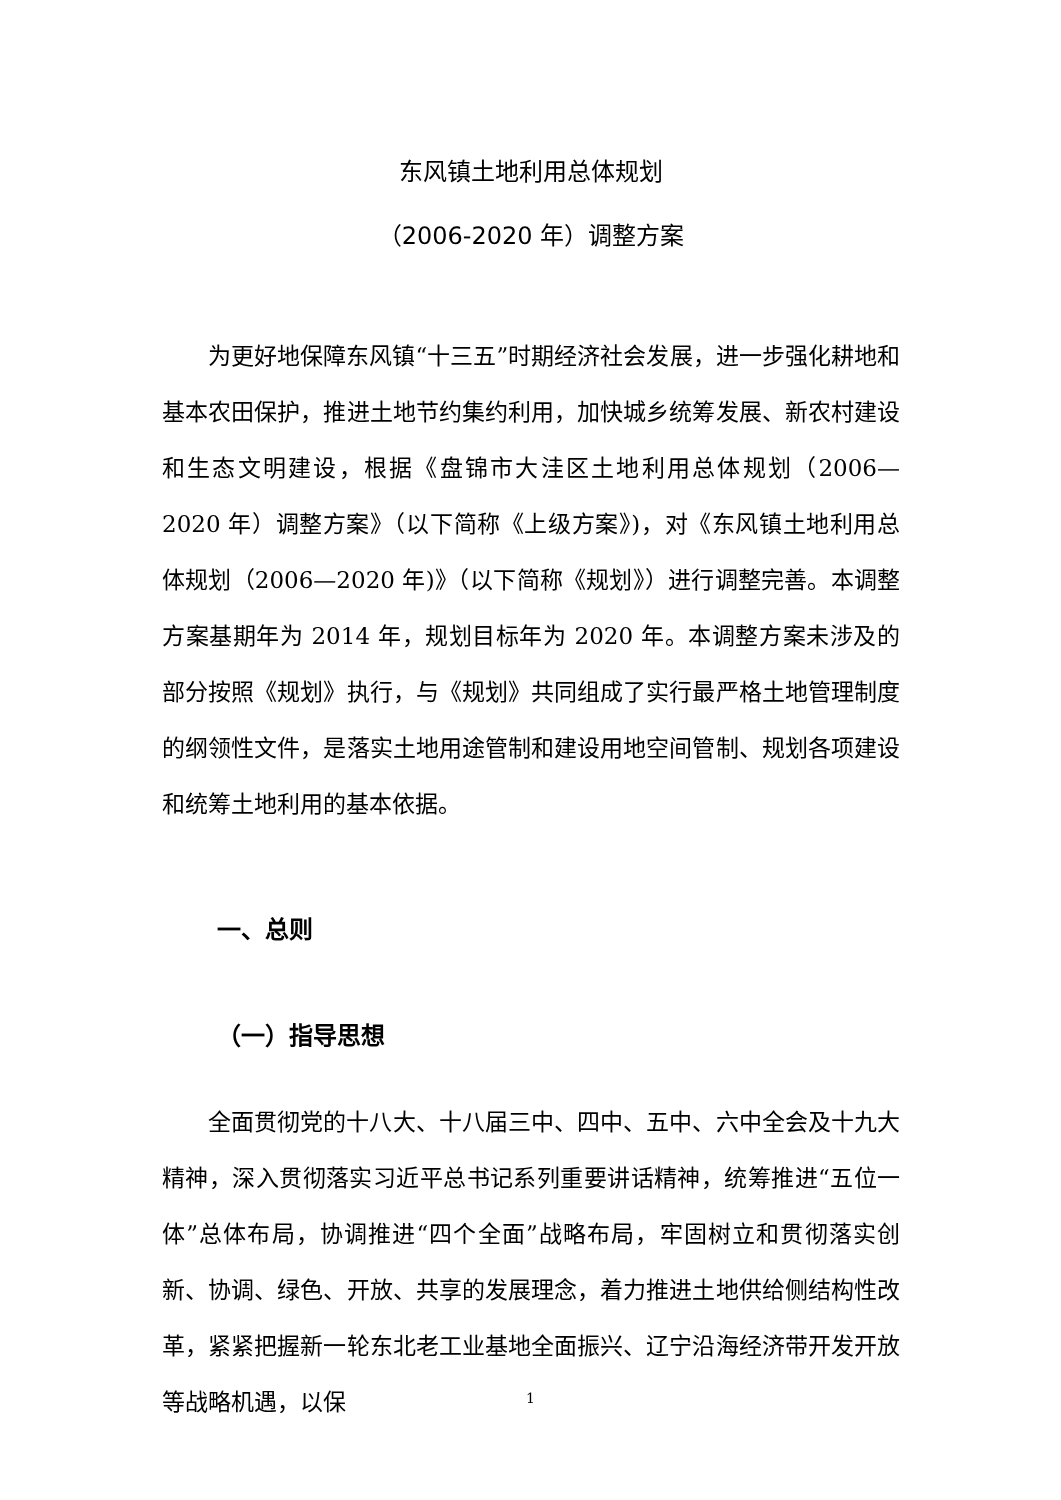东风镇土地利用总体规划
（2006-2020 年）调整方案
为更好地保障东风镇“十三五”时期经济社会发展，进一步强化耕地和基本农田保护，推进土地节约集约利用，加快城乡统筹发展、新农村建设和生态文明建设，根据《盘锦市大洼区土地利用总体规划（2006—2020 年）调整方案》（以下简称《上级方案》)，对《东风镇土地利用总体规划（2006—2020 年)》（以下简称《规划》）进行调整完善。本调整方案基期年为 2014 年，规划目标年为 2020 年。本调整方案未涉及的部分按照《规划》执行，与《规划》共同组成了实行最严格土地管理制度的纲领性文件，是落实土地用途管制和建设用地空间管制、规划各项建设和统筹土地利用的基本依据。
一、总则
（一）指导思想
全面贯彻党的十八大、十八届三中、四中、五中、六中全会及十九大精神，深入贯彻落实习近平总书记系列重要讲话精神，统筹推进“五位一体”总体布局，协调推进“四个全面”战略布局，牢固树立和贯彻落实创新、协调、绿色、开放、共享的发展理念，着力推进土地供给侧结构性改革，紧紧把握新一轮东北老工业基地全面振兴、辽宁沿海经济带开发开放等战略机遇，以保
1